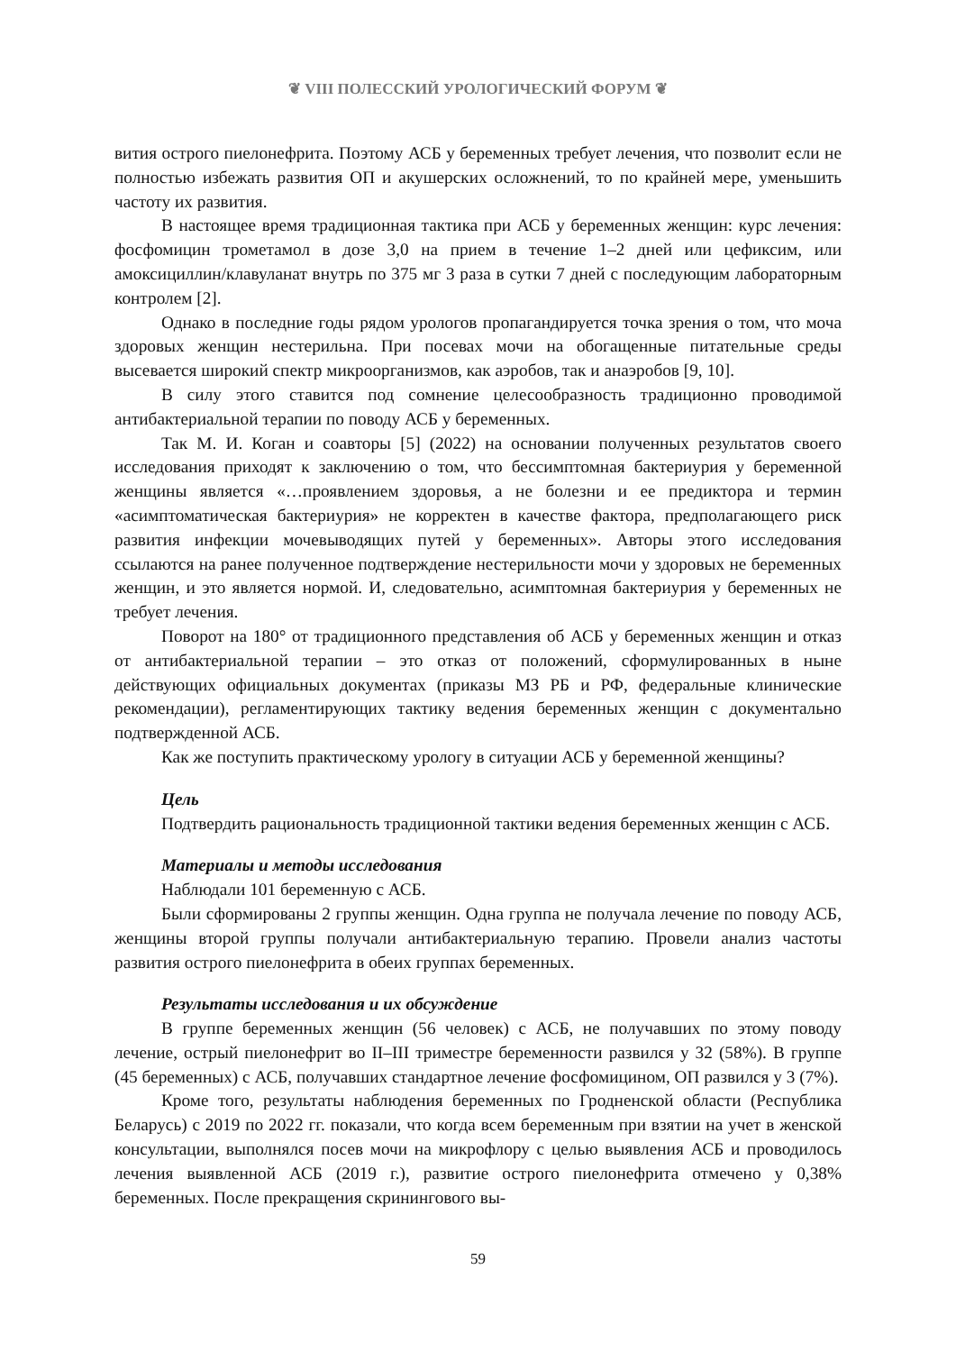❦ VIII ПОЛЕССКИЙ УРОЛОГИЧЕСКИЙ ФОРУМ ❦
вития острого пиелонефрита. Поэтому АСБ у беременных требует лечения, что позволит если не полностью избежать развития ОП и акушерских осложнений, то по крайней мере, уменьшить частоту их развития.
В настоящее время традиционная тактика при АСБ у беременных женщин: курс лечения: фосфомицин трометамол в дозе 3,0 на прием в течение 1–2 дней или цефиксим, или амоксициллин/клавуланат внутрь по 375 мг 3 раза в сутки 7 дней с последующим лабораторным контролем [2].
Однако в последние годы рядом урологов пропагандируется точка зрения о том, что моча здоровых женщин нестерильна. При посевах мочи на обогащенные питательные среды высевается широкий спектр микроорганизмов, как аэробов, так и анаэробов [9, 10].
В силу этого ставится под сомнение целесообразность традиционно проводимой антибактериальной терапии по поводу АСБ у беременных.
Так М. И. Коган и соавторы [5] (2022) на основании полученных результатов своего исследования приходят к заключению о том, что бессимптомная бактериурия у беременной женщины является «…проявлением здоровья, а не болезни и ее предиктора и термин «асимптоматическая бактериурия» не корректен в качестве фактора, предполагающего риск развития инфекции мочевыводящих путей у беременных». Авторы этого исследования ссылаются на ранее полученное подтверждение нестерильности мочи у здоровых не беременных женщин, и это является нормой. И, следовательно, асимптомная бактериурия у беременных не требует лечения.
Поворот на 180° от традиционного представления об АСБ у беременных женщин и отказ от антибактериальной терапии – это отказ от положений, сформулированных в ныне действующих официальных документах (приказы МЗ РБ и РФ, федеральные клинические рекомендации), регламентирующих тактику ведения беременных женщин с документально подтвержденной АСБ.
Как же поступить практическому урологу в ситуации АСБ у беременной женщины?
Цель
Подтвердить рациональность традиционной тактики ведения беременных женщин с АСБ.
Материалы и методы исследования
Наблюдали 101 беременную с АСБ.
Были сформированы 2 группы женщин. Одна группа не получала лечение по поводу АСБ, женщины второй группы получали антибактериальную терапию. Провели анализ частоты развития острого пиелонефрита в обеих группах беременных.
Результаты исследования и их обсуждение
В группе беременных женщин (56 человек) с АСБ, не получавших по этому поводу лечение, острый пиелонефрит во II–III триместре беременности развился у 32 (58%). В группе (45 беременных) с АСБ, получавших стандартное лечение фосфомицином, ОП развился у 3 (7%).
Кроме того, результаты наблюдения беременных по Гродненской области (Республика Беларусь) с 2019 по 2022 гг. показали, что когда всем беременным при взятии на учет в женской консультации, выполнялся посев мочи на микрофлору с целью выявления АСБ и проводилось лечения выявленной АСБ (2019 г.), развитие острого пиелонефрита отмечено у 0,38% беременных. После прекращения скринингового вы-
59